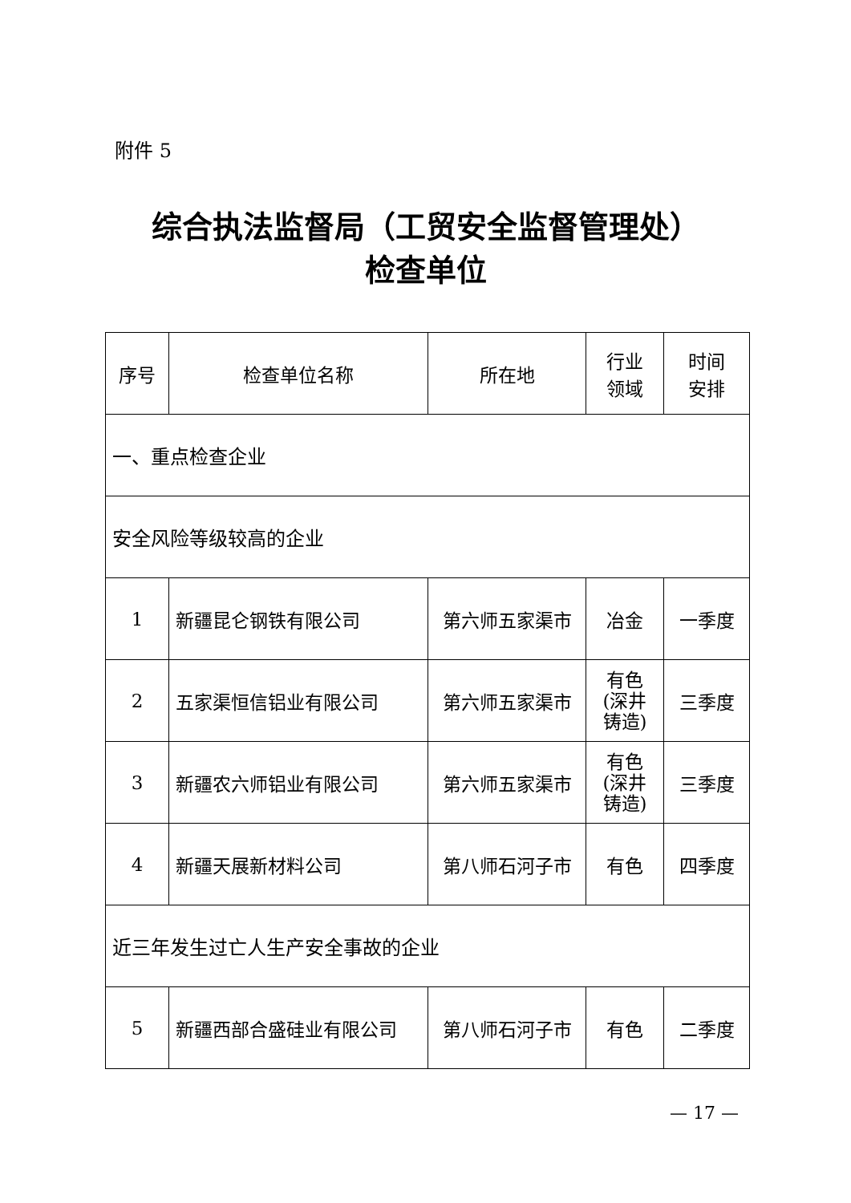附件 5
综合执法监督局（工贸安全监督管理处）
检查单位
| 序号 | 检查单位名称 | 所在地 | 行业 领域 | 时间 安排 |
| --- | --- | --- | --- | --- |
| 一、重点检查企业 | | | | |
| 安全风险等级较高的企业 | | | | |
| 1 | 新疆昆仑钢铁有限公司 | 第六师五家渠市 | 冶金 | 一季度 |
| 2 | 五家渠恒信铝业有限公司 | 第六师五家渠市 | 有色 (深井 铸造) | 三季度 |
| 3 | 新疆农六师铝业有限公司 | 第六师五家渠市 | 有色 (深井 铸造) | 三季度 |
| 4 | 新疆天展新材料公司 | 第八师石河子市 | 有色 | 四季度 |
| 近三年发生过亡人生产安全事故的企业 | | | | |
| 5 | 新疆西部合盛硅业有限公司 | 第八师石河子市 | 有色 | 二季度 |
— 17 —